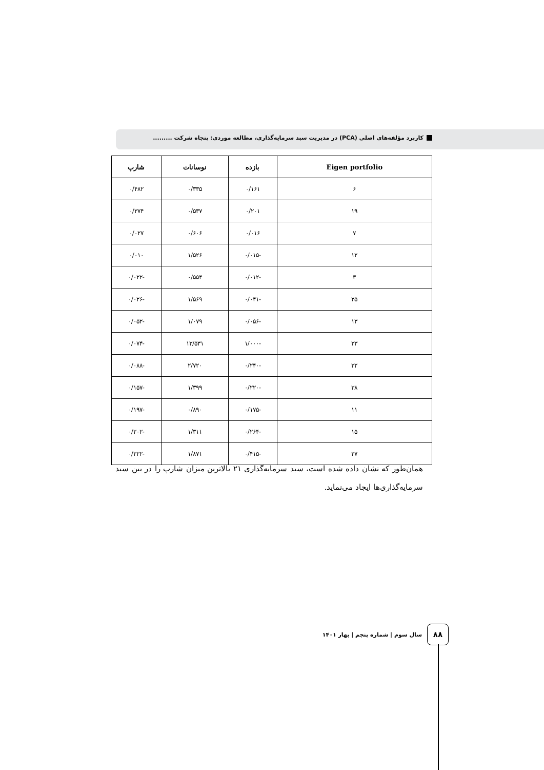کاربرد مؤلفه‌های اصلی (PCA) در مدیریت سبد سرمایه‌گذاری، مطالعه موردی: پنجاه شرکت .........
| Eigen portfolio | بازده | نوسانات | شارپ |
| --- | --- | --- | --- |
| ۶ | ۰/۱۶۱ | ۰/۳۳۵ | ۰/۴۸۲ |
| ۱۹ | ۰/۲۰۱ | ۰/۵۳۷ | ۰/۳۷۴ |
| ۷ | ۰/۰۱۶ | ۰/۶۰۶ | ۰/۰۲۷ |
| ۱۲ | -۰/۰۱۵ | ۱/۵۲۶ | ۰/۰۱۰ |
| ۳ | -۰/۰۱۲ | ۰/۵۵۴ | -۰/۰۲۲ |
| ۲۵ | -۰/۰۴۱ | ۱/۵۶۹ | -۰/۰۲۶ |
| ۱۳ | -۰/۰۵۶ | ۱/۰۷۹ | -۰/۰۵۲ |
| ۳۳ | -۱/۰۰۰ | ۱۳/۵۳۱ | -۰/۰۷۴ |
| ۳۲ | -۰/۲۴۰ | ۲/۷۲۰ | -۰/۰۸۸ |
| ۳۸ | -۰/۲۲۰ | ۱/۳۹۹ | -۰/۱۵۷ |
| ۱۱ | -۰/۱۷۵ | ۰/۸۹۰ | -۰/۱۹۷ |
| ۱۵ | -۰/۲۶۴ | ۱/۳۱۱ | -۰/۲۰۲ |
| ۲۷ | -۰/۴۱۵ | ۱/۸۷۱ | -۰/۲۲۲ |
همان‌طور که نشان داده شده است، سبد سرمایه‌گذاری ۲۱ بالاترین میزان شارپ را در بین سبد سرمایه‌گذاری‌ها ایجاد می‌نماید.
۸۸
سال سوم | شماره پنجم | بهار ۱۴۰۱